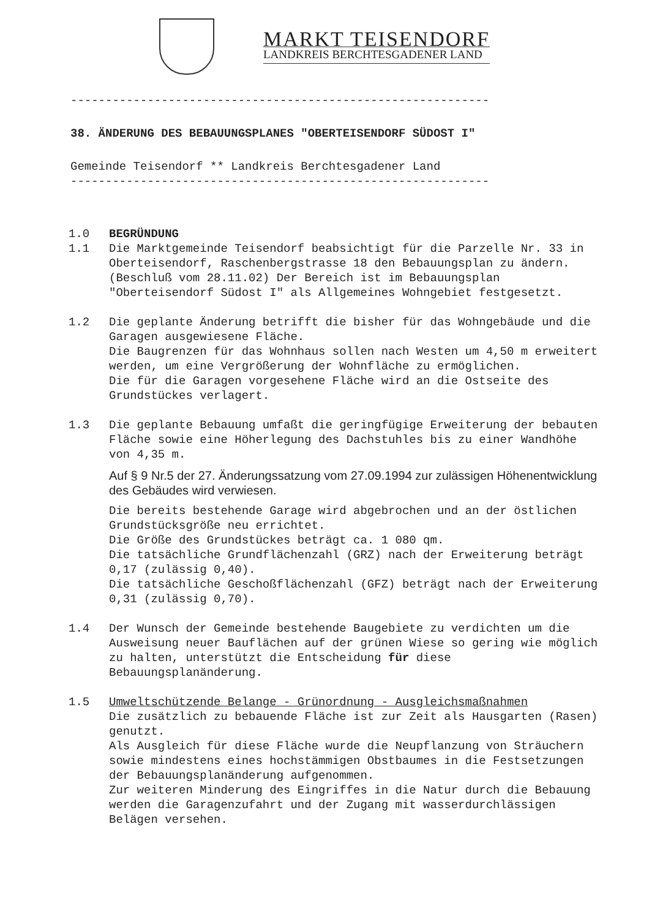MARKT TEISENDORF
LANDKREIS BERCHTESGADENER LAND
------------------------------------------------------------
38. ÄNDERUNG DES BEBAUUNGSPLANES "OBERTEISENDORF SÜDOST I"
Gemeinde Teisendorf ** Landkreis Berchtesgadener Land
------------------------------------------------------------
1.0 BEGRÜNDUNG
1.1 Die Marktgemeinde Teisendorf beabsichtigt für die Parzelle Nr. 33 in Oberteisendorf, Raschenbergstrasse 18 den Bebauungsplan zu ändern.
(Beschluß vom 28.11.02) Der Bereich ist im Bebauungsplan "Oberteisendorf Südost I" als Allgemeines Wohngebiet festgesetzt.
1.2 Die geplante Änderung betrifft die bisher für das Wohngebäude und die Garagen ausgewiesene Fläche.
Die Baugrenzen für das Wohnhaus sollen nach Westen um 4,50 m erweitert werden, um eine Vergrößerung der Wohnfläche zu ermöglichen.
Die für die Garagen vorgesehene Fläche wird an die Ostseite des Grundstückes verlagert.
1.3 Die geplante Bebauung umfaßt die geringfügige Erweiterung der bebauten Fläche sowie eine Höherlegung des Dachstuhles bis zu einer Wandhöhe von 4,35 m.
Auf § 9 Nr.5 der 27. Änderungssatzung vom 27.09.1994 zur zulässigen Höhenentwicklung des Gebäudes wird verwiesen.
Die bereits bestehende Garage wird abgebrochen und an der östlichen Grundstücksgröße neu errichtet.
Die Größe des Grundstückes beträgt ca. 1 080 qm.
Die tatsächliche Grundflächenzahl (GRZ) nach der Erweiterung beträgt 0,17 (zulässig 0,40).
Die tatsächliche Geschoßflächenzahl (GFZ) beträgt nach der Erweiterung 0,31 (zulässig 0,70).
1.4 Der Wunsch der Gemeinde bestehende Baugebiete zu verdichten um die Ausweisung neuer Bauflächen auf der grünen Wiese so gering wie möglich zu halten, unterstützt die Entscheidung für diese Bebauungsplanänderung.
1.5 Umweltschützende Belange - Grünordnung - Ausgleichsmaßnahmen
Die zusätzlich zu bebauende Fläche ist zur Zeit als Hausgarten (Rasen) genutzt.
Als Ausgleich für diese Fläche wurde die Neupflanzung von Sträuchern sowie mindestens eines hochstämmigen Obstbaumes in die Festsetzungen der Bebauungsplanänderung aufgenommen.
Zur weiteren Minderung des Eingriffes in die Natur durch die Bebauung werden die Garagenzufahrt und der Zugang mit wasserdurchlässigen Belägen versehen.